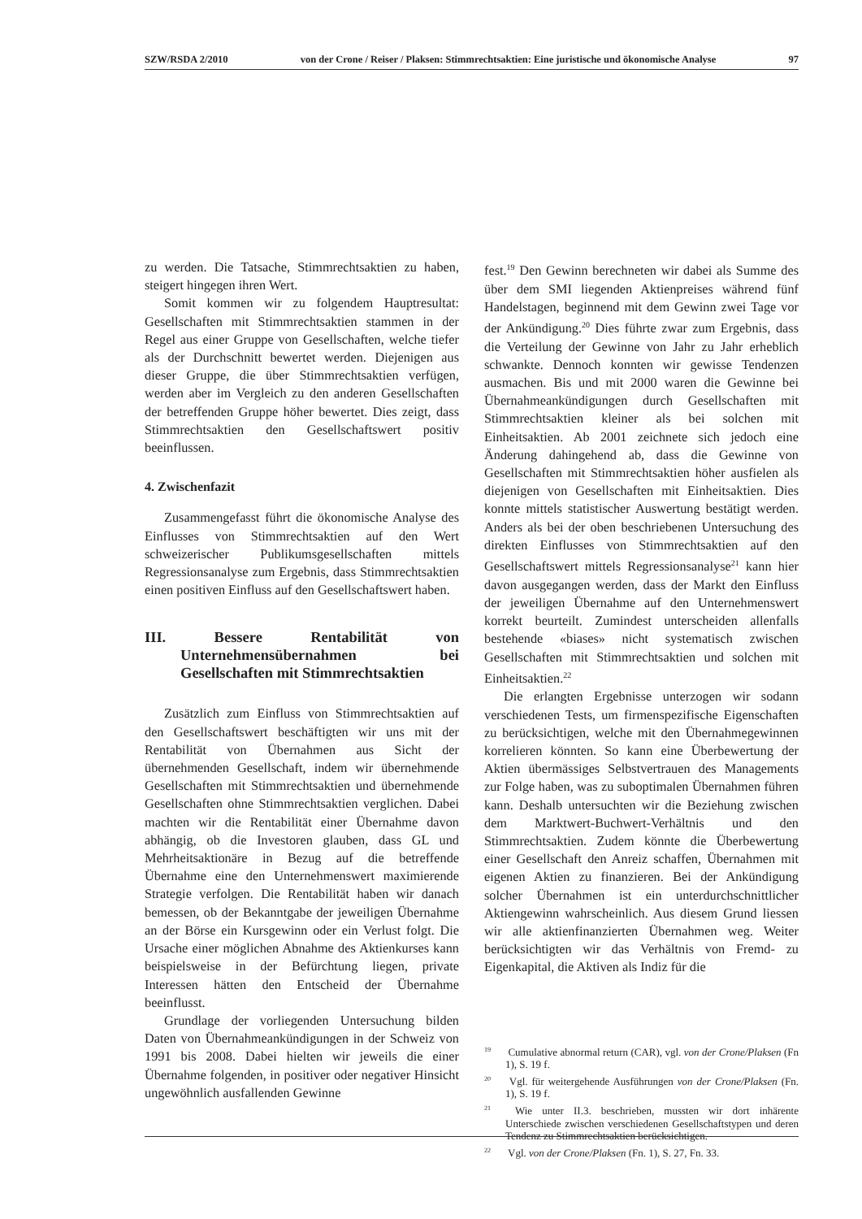SZW/RSDA 2/2010 von der Crone / Reiser / Plaksen: Stimmrechtsaktien: Eine juristische und ökonomische Analyse 97
zu werden. Die Tatsache, Stimmrechtsaktien zu haben, steigert hingegen ihren Wert.
Somit kommen wir zu folgendem Hauptresultat: Gesellschaften mit Stimmrechtsaktien stammen in der Regel aus einer Gruppe von Gesellschaften, welche tiefer als der Durchschnitt bewertet werden. Diejenigen aus dieser Gruppe, die über Stimmrechtsaktien verfügen, werden aber im Vergleich zu den anderen Gesellschaften der betreffenden Gruppe höher bewertet. Dies zeigt, dass Stimmrechtsaktien den Gesellschaftswert positiv beeinflussen.
4. Zwischenfazit
Zusammengefasst führt die ökonomische Analyse des Einflusses von Stimmrechtsaktien auf den Wert schweizerischer Publikumsgesellschaften mittels Regressionsanalyse zum Ergebnis, dass Stimmrechtsaktien einen positiven Einfluss auf den Gesellschaftswert haben.
III. Bessere Rentabilität von Unternehmensübernahmen bei Gesellschaften mit Stimmrechtsaktien
Zusätzlich zum Einfluss von Stimmrechtsaktien auf den Gesellschaftswert beschäftigten wir uns mit der Rentabilität von Übernahmen aus Sicht der übernehmenden Gesellschaft, indem wir übernehmende Gesellschaften mit Stimmrechtsaktien und übernehmende Gesellschaften ohne Stimmrechtsaktien verglichen. Dabei machten wir die Rentabilität einer Übernahme davon abhängig, ob die Investoren glauben, dass GL und Mehrheitsaktionäre in Bezug auf die betreffende Übernahme eine den Unternehmenswert maximierende Strategie verfolgen. Die Rentabilität haben wir danach bemessen, ob der Bekanntgabe der jeweiligen Übernahme an der Börse ein Kursgewinn oder ein Verlust folgt. Die Ursache einer möglichen Abnahme des Aktienkurses kann beispielsweise in der Befürchtung liegen, private Interessen hätten den Entscheid der Übernahme beeinflusst.
Grundlage der vorliegenden Untersuchung bilden Daten von Übernahmeankündigungen in der Schweiz von 1991 bis 2008. Dabei hielten wir jeweils die einer Übernahme folgenden, in positiver oder negativer Hinsicht ungewöhnlich ausfallenden Gewinne
fest.<sup>19</sup> Den Gewinn berechneten wir dabei als Summe des über dem SMI liegenden Aktienpreises während fünf Handelstagen, beginnend mit dem Gewinn zwei Tage vor der Ankündigung.<sup>20</sup> Dies führte zwar zum Ergebnis, dass die Verteilung der Gewinne von Jahr zu Jahr erheblich schwankte. Dennoch konnten wir gewisse Tendenzen ausmachen. Bis und mit 2000 waren die Gewinne bei Übernahmeankündigungen durch Gesellschaften mit Stimmrechtsaktien kleiner als bei solchen mit Einheitsaktien. Ab 2001 zeichnete sich jedoch eine Änderung dahingehend ab, dass die Gewinne von Gesellschaften mit Stimmrechtsaktien höher ausfielen als diejenigen von Gesellschaften mit Einheitsaktien. Dies konnte mittels statistischer Auswertung bestätigt werden. Anders als bei der oben beschriebenen Untersuchung des direkten Einflusses von Stimmrechtsaktien auf den Gesellschaftswert mittels Regressionsanalyse<sup>21</sup> kann hier davon ausgegangen werden, dass der Markt den Einfluss der jeweiligen Übernahme auf den Unternehmenswert korrekt beurteilt. Zumindest unterscheiden allenfalls bestehende «biases» nicht systematisch zwischen Gesellschaften mit Stimmrechtsaktien und solchen mit Einheitsaktien.<sup>22</sup>
Die erlangten Ergebnisse unterzogen wir sodann verschiedenen Tests, um firmenspezifische Eigenschaften zu berücksichtigen, welche mit den Übernahmegewinnen korrelieren könnten. So kann eine Überbewertung der Aktien übermässiges Selbstvertrauen des Managements zur Folge haben, was zu suboptimalen Übernahmen führen kann. Deshalb untersuchten wir die Beziehung zwischen dem Marktwert-Buchwert-Verhältnis und den Stimmrechtsaktien. Zudem könnte die Überbewertung einer Gesellschaft den Anreiz schaffen, Übernahmen mit eigenen Aktien zu finanzieren. Bei der Ankündigung solcher Übernahmen ist ein unterdurchschnittlicher Aktiengewinn wahrscheinlich. Aus diesem Grund liessen wir alle aktienfinanzierten Übernahmen weg. Weiter berücksichtigten wir das Verhältnis von Fremd- zu Eigenkapital, die Aktiven als Indiz für die
<sup>19</sup> Cumulative abnormal return (CAR), vgl. von der Crone/Plaksen (Fn 1), S. 19 f.
<sup>20</sup> Vgl. für weitergehende Ausführungen von der Crone/Plaksen (Fn. 1), S. 19 f.
<sup>21</sup> Wie unter II.3. beschrieben, mussten wir dort inhärente Unterschiede zwischen verschiedenen Gesellschaftstypen und deren Tendenz zu Stimmrechtsaktien berücksichtigen.
<sup>22</sup> Vgl. von der Crone/Plaksen (Fn. 1), S. 27, Fn. 33.